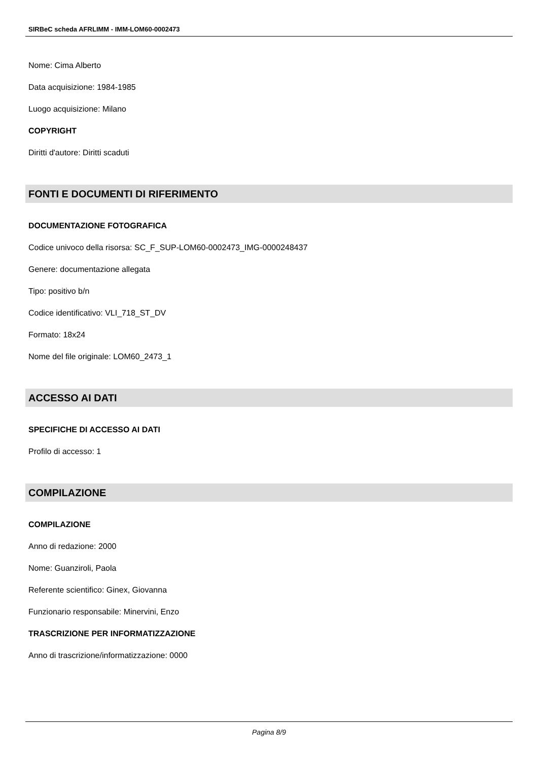SIRBeC scheda AFRLIMM - IMM-LOM60-0002473
Nome: Cima Alberto
Data acquisizione: 1984-1985
Luogo acquisizione: Milano
COPYRIGHT
Diritti d'autore: Diritti scaduti
FONTI E DOCUMENTI DI RIFERIMENTO
DOCUMENTAZIONE FOTOGRAFICA
Codice univoco della risorsa: SC_F_SUP-LOM60-0002473_IMG-0000248437
Genere: documentazione allegata
Tipo: positivo b/n
Codice identificativo: VLI_718_ST_DV
Formato: 18x24
Nome del file originale: LOM60_2473_1
ACCESSO AI DATI
SPECIFICHE DI ACCESSO AI DATI
Profilo di accesso: 1
COMPILAZIONE
COMPILAZIONE
Anno di redazione: 2000
Nome: Guanziroli, Paola
Referente scientifico: Ginex, Giovanna
Funzionario responsabile: Minervini, Enzo
TRASCRIZIONE PER INFORMATIZZAZIONE
Anno di trascrizione/informatizzazione: 0000
Pagina 8/9